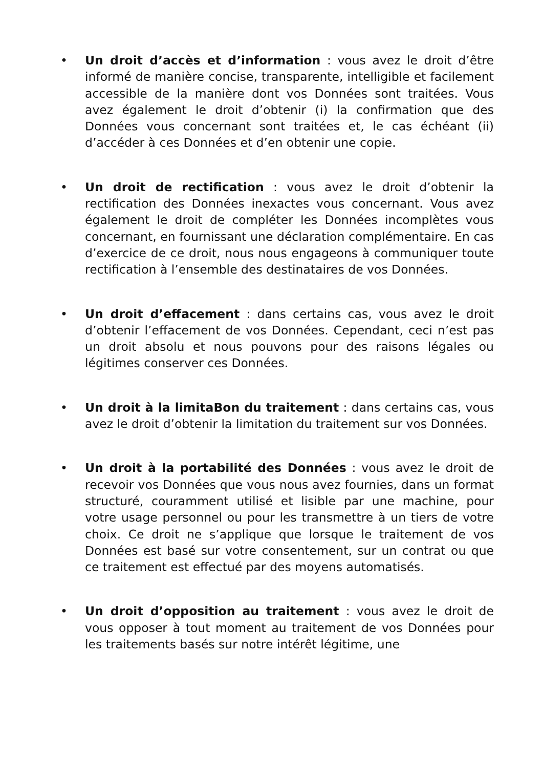• Un droit d’accès et d’information : vous avez le droit d’être informé de manière concise, transparente, intelligible et facilement accessible de la manière dont vos Données sont traitées. Vous avez également le droit d’obtenir (i) la confirmation que des Données vous concernant sont traitées et, le cas échéant (ii) d’accéder à ces Données et d’en obtenir une copie.
• Un droit de rectification : vous avez le droit d’obtenir la rectification des Données inexactes vous concernant. Vous avez également le droit de compléter les Données incomplètes vous concernant, en fournissant une déclaration complémentaire. En cas d’exercice de ce droit, nous nous engageons à communiquer toute rectification à l’ensemble des destinataires de vos Données.
• Un droit d’effacement : dans certains cas, vous avez le droit d’obtenir l’effacement de vos Données. Cependant, ceci n’est pas un droit absolu et nous pouvons pour des raisons légales ou légitimes conserver ces Données.
• Un droit à la limitaBon du traitement : dans certains cas, vous avez le droit d’obtenir la limitation du traitement sur vos Données.
• Un droit à la portabilité des Données : vous avez le droit de recevoir vos Données que vous nous avez fournies, dans un format structuré, couramment utilisé et lisible par une machine, pour votre usage personnel ou pour les transmettre à un tiers de votre choix. Ce droit ne s’applique que lorsque le traitement de vos Données est basé sur votre consentement, sur un contrat ou que ce traitement est effectué par des moyens automatisés.
• Un droit d’opposition au traitement : vous avez le droit de vous opposer à tout moment au traitement de vos Données pour les traitements basés sur notre intérêt légitime, une